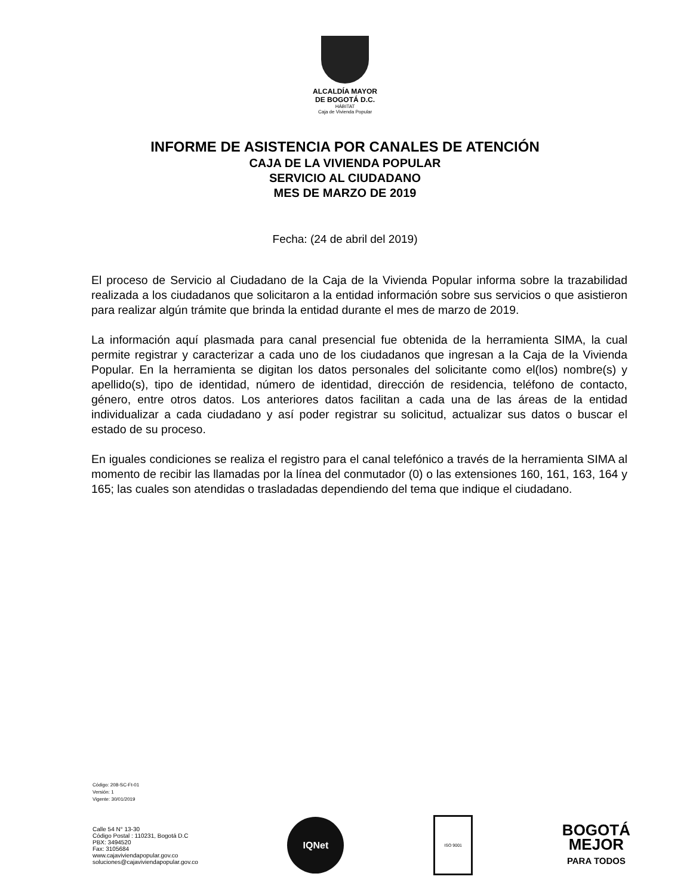ALCALDÍA MAYOR
DE BOGOTÁ D.C.
HÁBITAT
Caja de Vivienda Popular
INFORME DE ASISTENCIA POR CANALES DE ATENCIÓN
CAJA DE LA VIVIENDA POPULAR
SERVICIO AL CIUDADANO
MES DE MARZO DE 2019
Fecha: (24 de abril del 2019)
El proceso de Servicio al Ciudadano de la Caja de la Vivienda Popular informa sobre la trazabilidad realizada a los ciudadanos que solicitaron a la entidad información sobre sus servicios o que asistieron para realizar algún trámite que brinda la entidad durante el mes de marzo de 2019.
La información aquí plasmada para canal presencial fue obtenida de la herramienta SIMA, la cual permite registrar y caracterizar a cada uno de los ciudadanos que ingresan a la Caja de la Vivienda Popular. En la herramienta se digitan los datos personales del solicitante como el(los) nombre(s) y apellido(s), tipo de identidad, número de identidad, dirección de residencia, teléfono de contacto, género, entre otros datos. Los anteriores datos facilitan a cada una de las áreas de la entidad individualizar a cada ciudadano y así poder registrar su solicitud, actualizar sus datos o buscar el estado de su proceso.
En iguales condiciones se realiza el registro para el canal telefónico a través de la herramienta SIMA al momento de recibir las llamadas por la línea del conmutador (0) o las extensiones 160, 161, 163, 164 y 165; las cuales son atendidas o trasladadas dependiendo del tema que indique el ciudadano.
Código: 208-SC-Ft-01
Versión: 1
Vigente: 30/01/2019
Calle 54 N° 13-30
Código Postal : 110231, Bogotá D.C
PBX: 3494520
Fax: 3105684
www.cajaviviendapopular.gov.co
soluciones@cajaviviendapopular.gov.co
IQNet
ISO 9001
BOGOTÁ
MEJOR
PARA TODOS